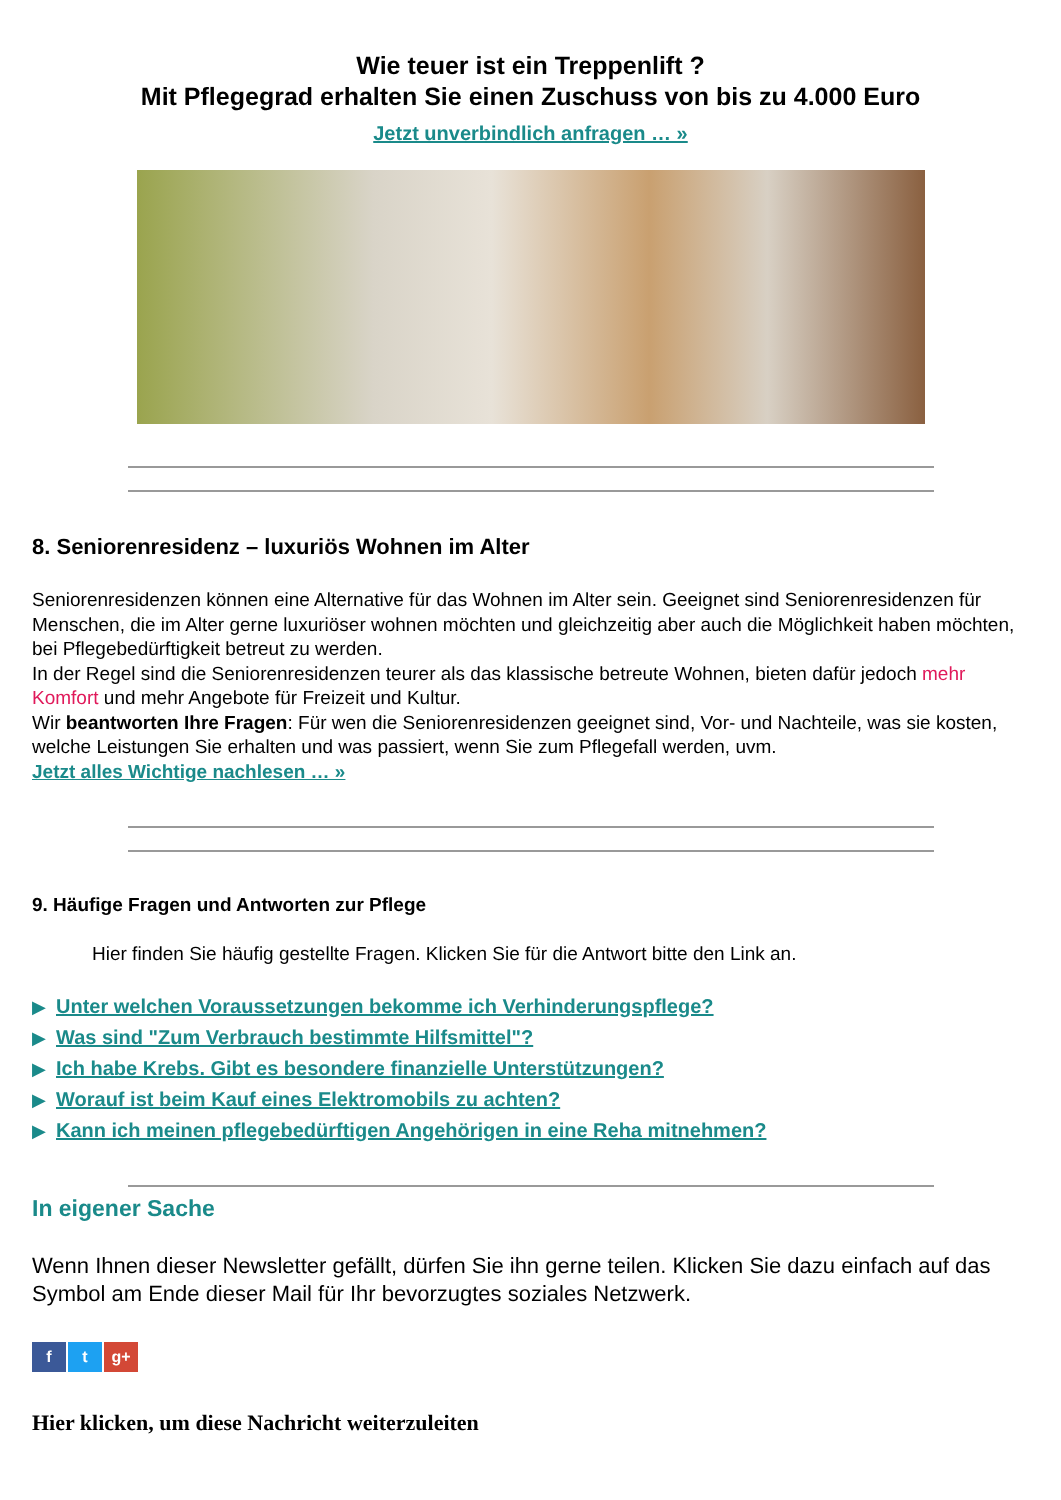Wie teuer ist ein Treppenlift ?
Mit Pflegegrad erhalten Sie einen Zuschuss von bis zu 4.000 Euro
Jetzt unverbindlich anfragen … »
8. Seniorenresidenz – luxuriös Wohnen im Alter
Seniorenresidenzen können eine Alternative für das Wohnen im Alter sein. Geeignet sind Seniorenresidenzen für Menschen, die im Alter gerne luxuriöser wohnen möchten und gleichzeitig aber auch die Möglichkeit haben möchten, bei Pflegebedürftigkeit betreut zu werden.
In der Regel sind die Seniorenresidenzen teurer als das klassische betreute Wohnen, bieten dafür jedoch mehr Komfort und mehr Angebote für Freizeit und Kultur.
Wir beantworten Ihre Fragen: Für wen die Seniorenresidenzen geeignet sind, Vor- und Nachteile, was sie kosten, welche Leistungen Sie erhalten und was passiert, wenn Sie zum Pflegefall werden, uvm.
Jetzt alles Wichtige nachlesen … »
9. Häufige Fragen und Antworten zur Pflege
Hier finden Sie häufig gestellte Fragen. Klicken Sie für die Antwort bitte den Link an.
▶ Unter welchen Voraussetzungen bekomme ich Verhinderungspflege?
▶ Was sind "Zum Verbrauch bestimmte Hilfsmittel"?
▶ Ich habe Krebs. Gibt es besondere finanzielle Unterstützungen?
▶ Worauf ist beim Kauf eines Elektromobils zu achten?
▶ Kann ich meinen pflegebedürftigen Angehörigen in eine Reha mitnehmen?
In eigener Sache
Wenn Ihnen dieser Newsletter gefällt, dürfen Sie ihn gerne teilen. Klicken Sie dazu einfach auf das Symbol am Ende dieser Mail für Ihr bevorzugtes soziales Netzwerk.
f t g+
Hier klicken, um diese Nachricht weiterzuleiten